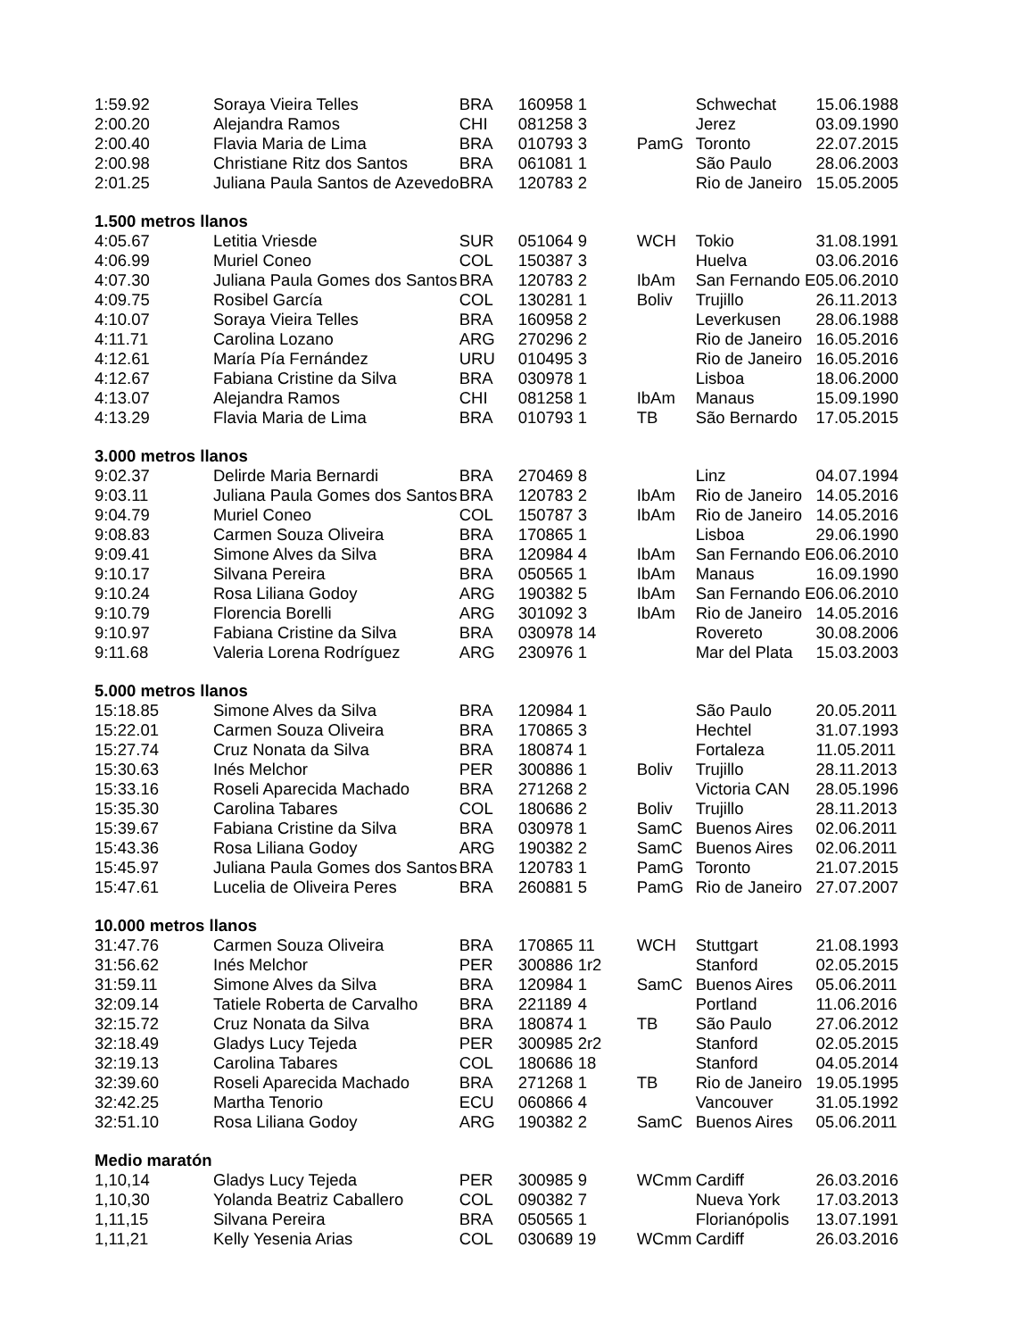| 1:59.92 | Soraya Vieira Telles | BRA | 160958 | 1 | | Schwechat | 15.06.1988 |
| 2:00.20 | Alejandra Ramos | CHI | 081258 | 3 | | Jerez | 03.09.1990 |
| 2:00.40 | Flavia Maria de Lima | BRA | 010793 | 3 | PamG | Toronto | 22.07.2015 |
| 2:00.98 | Christiane Ritz dos Santos | BRA | 061081 | 1 | | São Paulo | 28.06.2003 |
| 2:01.25 | Juliana Paula Santos de Azevedo | BRA | 120783 | 2 | | Rio de Janeiro | 15.05.2005 |
| 1.500 metros llanos | | | | | | | |
| 4:05.67 | Letitia Vriesde | SUR | 051064 | 9 | WCH | Tokio | 31.08.1991 |
| 4:06.99 | Muriel Coneo | COL | 150387 | 3 | | Huelva | 03.06.2016 |
| 4:07.30 | Juliana Paula Gomes dos Santos | BRA | 120783 | 2 | IbAm | San Fernando E | 05.06.2010 |
| 4:09.75 | Rosibel García | COL | 130281 | 1 | Boliv | Trujillo | 26.11.2013 |
| 4:10.07 | Soraya Vieira Telles | BRA | 160958 | 2 | | Leverkusen | 28.06.1988 |
| 4:11.71 | Carolina Lozano | ARG | 270296 | 2 | | Rio de Janeiro | 16.05.2016 |
| 4:12.61 | María Pía Fernández | URU | 010495 | 3 | | Rio de Janeiro | 16.05.2016 |
| 4:12.67 | Fabiana Cristine da Silva | BRA | 030978 | 1 | | Lisboa | 18.06.2000 |
| 4:13.07 | Alejandra Ramos | CHI | 081258 | 1 | IbAm | Manaus | 15.09.1990 |
| 4:13.29 | Flavia Maria de Lima | BRA | 010793 | 1 | TB | São Bernardo | 17.05.2015 |
| 3.000 metros llanos | | | | | | | |
| 9:02.37 | Delirde Maria Bernardi | BRA | 270469 | 8 | | Linz | 04.07.1994 |
| 9:03.11 | Juliana Paula Gomes dos Santos | BRA | 120783 | 2 | IbAm | Rio de Janeiro | 14.05.2016 |
| 9:04.79 | Muriel Coneo | COL | 150787 | 3 | IbAm | Rio de Janeiro | 14.05.2016 |
| 9:08.83 | Carmen Souza Oliveira | BRA | 170865 | 1 | | Lisboa | 29.06.1990 |
| 9:09.41 | Simone Alves da Silva | BRA | 120984 | 4 | IbAm | San Fernando E | 06.06.2010 |
| 9:10.17 | Silvana Pereira | BRA | 050565 | 1 | IbAm | Manaus | 16.09.1990 |
| 9:10.24 | Rosa Liliana Godoy | ARG | 190382 | 5 | IbAm | San Fernando E | 06.06.2010 |
| 9:10.79 | Florencia Borelli | ARG | 301092 | 3 | IbAm | Rio de Janeiro | 14.05.2016 |
| 9:10.97 | Fabiana Cristine da Silva | BRA | 030978 | 14 | | Rovereto | 30.08.2006 |
| 9:11.68 | Valeria Lorena Rodríguez | ARG | 230976 | 1 | | Mar del Plata | 15.03.2003 |
| 5.000 metros llanos | | | | | | | |
| 15:18.85 | Simone Alves da Silva | BRA | 120984 | 1 | | São Paulo | 20.05.2011 |
| 15:22.01 | Carmen Souza Oliveira | BRA | 170865 | 3 | | Hechtel | 31.07.1993 |
| 15:27.74 | Cruz Nonata da Silva | BRA | 180874 | 1 | | Fortaleza | 11.05.2011 |
| 15:30.63 | Inés Melchor | PER | 300886 | 1 | Boliv | Trujillo | 28.11.2013 |
| 15:33.16 | Roseli Aparecida Machado | BRA | 271268 | 2 | | Victoria CAN | 28.05.1996 |
| 15:35.30 | Carolina Tabares | COL | 180686 | 2 | Boliv | Trujillo | 28.11.2013 |
| 15:39.67 | Fabiana Cristine da Silva | BRA | 030978 | 1 | SamC | Buenos Aires | 02.06.2011 |
| 15:43.36 | Rosa Liliana Godoy | ARG | 190382 | 2 | SamC | Buenos Aires | 02.06.2011 |
| 15:45.97 | Juliana Paula Gomes dos Santos | BRA | 120783 | 1 | PamG | Toronto | 21.07.2015 |
| 15:47.61 | Lucelia de Oliveira Peres | BRA | 260881 | 5 | PamG | Rio de Janeiro | 27.07.2007 |
| 10.000 metros llanos | | | | | | | |
| 31:47.76 | Carmen Souza Oliveira | BRA | 170865 | 11 | WCH | Stuttgart | 21.08.1993 |
| 31:56.62 | Inés Melchor | PER | 300886 | 1r2 | | Stanford | 02.05.2015 |
| 31:59.11 | Simone Alves da Silva | BRA | 120984 | 1 | SamC | Buenos Aires | 05.06.2011 |
| 32:09.14 | Tatiele Roberta de Carvalho | BRA | 221189 | 4 | | Portland | 11.06.2016 |
| 32:15.72 | Cruz Nonata da Silva | BRA | 180874 | 1 | TB | São Paulo | 27.06.2012 |
| 32:18.49 | Gladys Lucy Tejeda | PER | 300985 | 2r2 | | Stanford | 02.05.2015 |
| 32:19.13 | Carolina Tabares | COL | 180686 | 18 | | Stanford | 04.05.2014 |
| 32:39.60 | Roseli Aparecida Machado | BRA | 271268 | 1 | TB | Rio de Janeiro | 19.05.1995 |
| 32:42.25 | Martha Tenorio | ECU | 060866 | 4 | | Vancouver | 31.05.1992 |
| 32:51.10 | Rosa Liliana Godoy | ARG | 190382 | 2 | SamC | Buenos Aires | 05.06.2011 |
| Medio maratón | | | | | | | |
| 1,10,14 | Gladys Lucy Tejeda | PER | 300985 | 9 | WCmm | Cardiff | 26.03.2016 |
| 1,10,30 | Yolanda Beatriz Caballero | COL | 090382 | 7 | | Nueva York | 17.03.2013 |
| 1,11,15 | Silvana Pereira | BRA | 050565 | 1 | | Florianópolis | 13.07.1991 |
| 1,11,21 | Kelly Yesenia Arias | COL | 030689 | 19 | WCmm | Cardiff | 26.03.2016 |